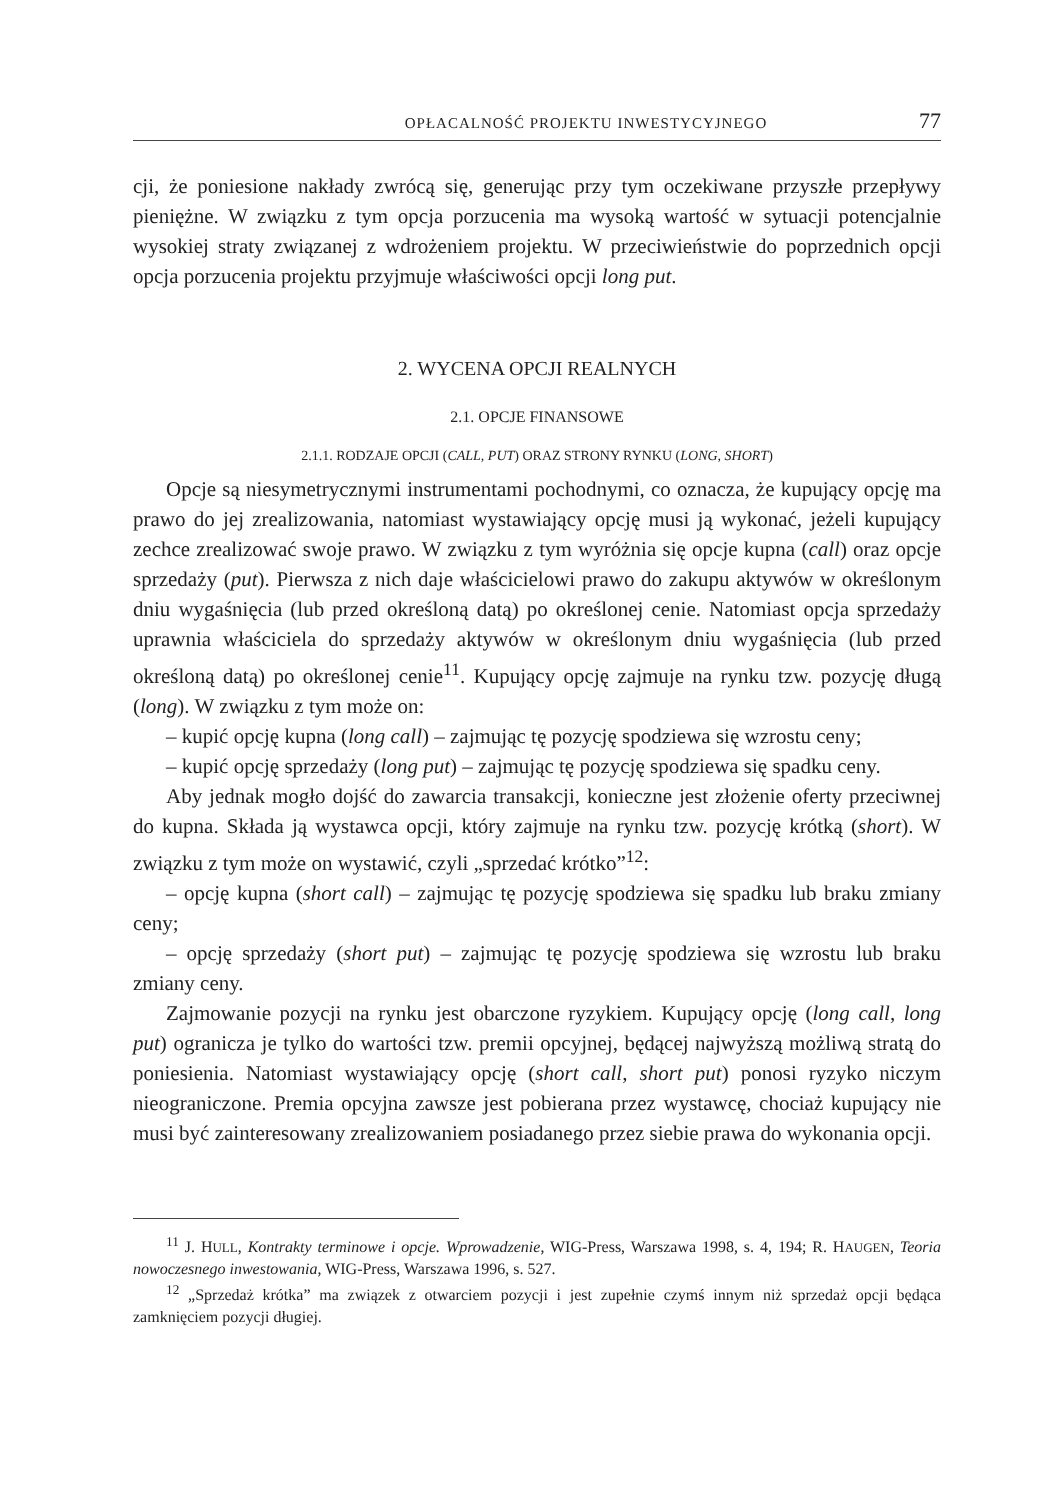OPŁACALNOŚĆ PROJEKTU INWESTYCYJNEGO 77
cji, że poniesione nakłady zwrócą się, generując przy tym oczekiwane przyszłe przepływy pieniężne. W związku z tym opcja porzucenia ma wysoką wartość w sytuacji potencjalnie wysokiej straty związanej z wdrożeniem projektu. W przeciwieństwie do poprzednich opcji opcja porzucenia projektu przyjmuje właściwości opcji long put.
2. WYCENA OPCJI REALNYCH
2.1. OPCJE FINANSOWE
2.1.1. RODZAJE OPCJI (CALL, PUT) ORAZ STRONY RYNKU (LONG, SHORT)
Opcje są niesymetrycznymi instrumentami pochodnymi, co oznacza, że kupujący opcję ma prawo do jej zrealizowania, natomiast wystawiający opcję musi ją wykonać, jeżeli kupujący zechce zrealizować swoje prawo. W związku z tym wyróżnia się opcje kupna (call) oraz opcje sprzedaży (put). Pierwsza z nich daje właścicielowi prawo do zakupu aktywów w określonym dniu wygaśnięcia (lub przed określoną datą) po określonej cenie. Natomiast opcja sprzedaży uprawnia właściciela do sprzedaży aktywów w określonym dniu wygaśnięcia (lub przed określoną datą) po określonej cenie<sup>11</sup>. Kupujący opcję zajmuje na rynku tzw. pozycję długą (long). W związku z tym może on:
– kupić opcję kupna (long call) – zajmując tę pozycję spodziewa się wzrostu ceny;
– kupić opcję sprzedaży (long put) – zajmując tę pozycję spodziewa się spadku ceny.
Aby jednak mogło dojść do zawarcia transakcji, konieczne jest złożenie oferty przeciwnej do kupna. Składa ją wystawca opcji, który zajmuje na rynku tzw. pozycję krótką (short). W związku z tym może on wystawić, czyli „sprzedać krótko”<sup>12</sup>:
– opcję kupna (short call) – zajmując tę pozycję spodziewa się spadku lub braku zmiany ceny;
– opcję sprzedaży (short put) – zajmując tę pozycję spodziewa się wzrostu lub braku zmiany ceny.
Zajmowanie pozycji na rynku jest obarczone ryzykiem. Kupujący opcję (long call, long put) ogranicza je tylko do wartości tzw. premii opcyjnej, będącej najwyższą możliwą stratą do poniesienia. Natomiast wystawiający opcję (short call, short put) ponosi ryzyko niczym nieograniczone. Premia opcyjna zawsze jest pobierana przez wystawcę, chociaż kupujący nie musi być zainteresowany zrealizowaniem posiadanego przez siebie prawa do wykonania opcji.
<sup>11</sup> J. HULL, Kontrakty terminowe i opcje. Wprowadzenie, WIG-Press, Warszawa 1998, s. 4, 194; R. HAUGEN, Teoria nowoczesnego inwestowania, WIG-Press, Warszawa 1996, s. 527.
<sup>12</sup> „Sprzedaż krótka” ma związek z otwarciem pozycji i jest zupełnie czymś innym niż sprzedaż opcji będąca zamknięciem pozycji długiej.